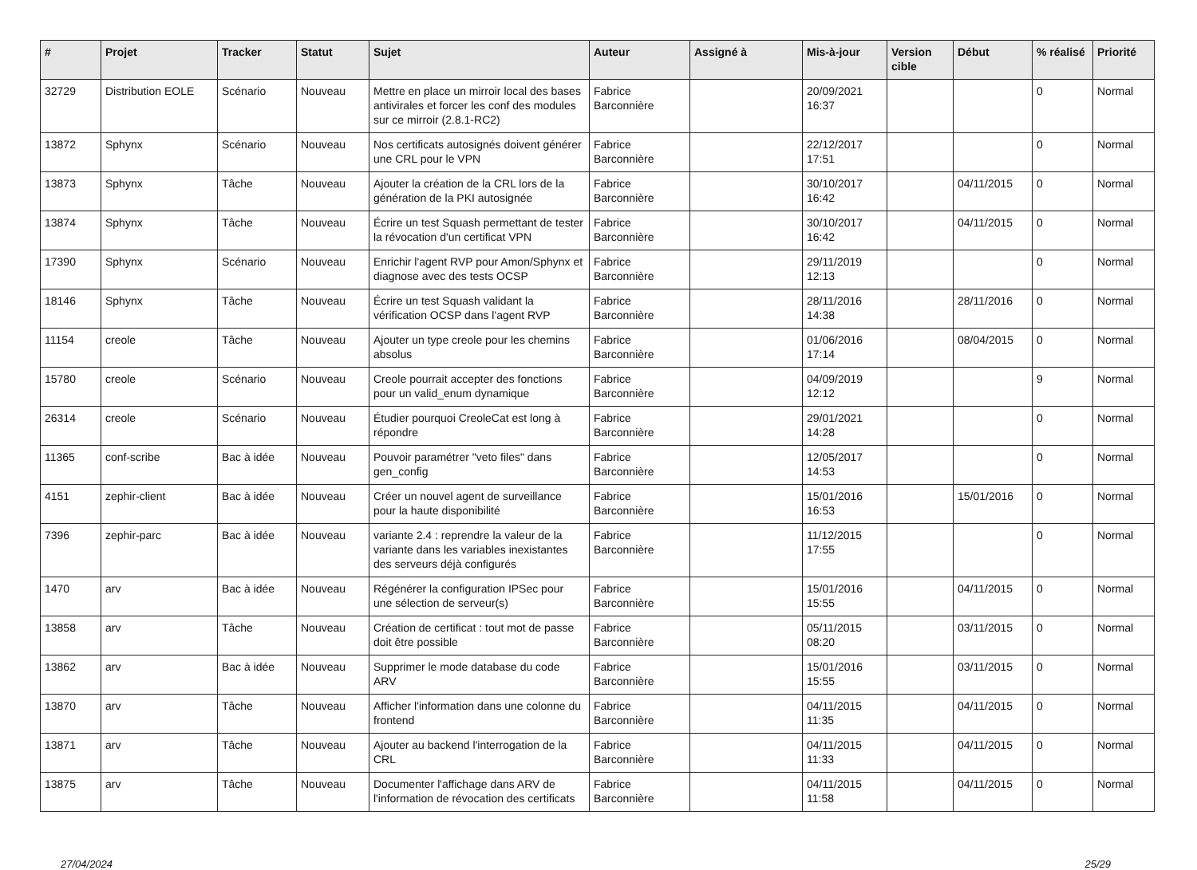| # | Projet | Tracker | Statut | Sujet | Auteur | Assigné à | Mis-à-jour | Version cible | Début | % réalisé | Priorité |
| --- | --- | --- | --- | --- | --- | --- | --- | --- | --- | --- | --- |
| 32729 | Distribution EOLE | Scénario | Nouveau | Mettre en place un mirroir local des bases antivirales et forcer les conf des modules sur ce mirroir (2.8.1-RC2) | Fabrice Barconnière | | 20/09/2021 16:37 | | | 0 | Normal |
| 13872 | Sphynx | Scénario | Nouveau | Nos certificats autosignés doivent générer une CRL pour le VPN | Fabrice Barconnière | | 22/12/2017 17:51 | | | 0 | Normal |
| 13873 | Sphynx | Tâche | Nouveau | Ajouter la création de la CRL lors de la génération de la PKI autosignée | Fabrice Barconnière | | 30/10/2017 16:42 | | 04/11/2015 | 0 | Normal |
| 13874 | Sphynx | Tâche | Nouveau | Écrire un test Squash permettant de tester la révocation d'un certificat VPN | Fabrice Barconnière | | 30/10/2017 16:42 | | 04/11/2015 | 0 | Normal |
| 17390 | Sphynx | Scénario | Nouveau | Enrichir l'agent RVP pour Amon/Sphynx et diagnose avec des tests OCSP | Fabrice Barconnière | | 29/11/2019 12:13 | | | 0 | Normal |
| 18146 | Sphynx | Tâche | Nouveau | Écrire un test Squash validant la vérification OCSP dans l'agent RVP | Fabrice Barconnière | | 28/11/2016 14:38 | | 28/11/2016 | 0 | Normal |
| 11154 | creole | Tâche | Nouveau | Ajouter un type creole pour les chemins absolus | Fabrice Barconnière | | 01/06/2016 17:14 | | 08/04/2015 | 0 | Normal |
| 15780 | creole | Scénario | Nouveau | Creole pourrait accepter des fonctions pour un valid_enum dynamique | Fabrice Barconnière | | 04/09/2019 12:12 | | | 9 | Normal |
| 26314 | creole | Scénario | Nouveau | Étudier pourquoi CreoleCat est long à répondre | Fabrice Barconnière | | 29/01/2021 14:28 | | | 0 | Normal |
| 11365 | conf-scribe | Bac à idée | Nouveau | Pouvoir paramétrer "veto files" dans gen_config | Fabrice Barconnière | | 12/05/2017 14:53 | | | 0 | Normal |
| 4151 | zephir-client | Bac à idée | Nouveau | Créer un nouvel agent de surveillance pour la haute disponibilité | Fabrice Barconnière | | 15/01/2016 16:53 | | 15/01/2016 | 0 | Normal |
| 7396 | zephir-parc | Bac à idée | Nouveau | variante 2.4 : reprendre la valeur de la variante dans les variables inexistantes des serveurs déjà configurés | Fabrice Barconnière | | 11/12/2015 17:55 | | | 0 | Normal |
| 1470 | arv | Bac à idée | Nouveau | Régénérer la configuration IPSec pour une sélection de serveur(s) | Fabrice Barconnière | | 15/01/2016 15:55 | | 04/11/2015 | 0 | Normal |
| 13858 | arv | Tâche | Nouveau | Création de certificat : tout mot de passe doit être possible | Fabrice Barconnière | | 05/11/2015 08:20 | | 03/11/2015 | 0 | Normal |
| 13862 | arv | Bac à idée | Nouveau | Supprimer le mode database du code ARV | Fabrice Barconnière | | 15/01/2016 15:55 | | 03/11/2015 | 0 | Normal |
| 13870 | arv | Tâche | Nouveau | Afficher l'information dans une colonne du frontend | Fabrice Barconnière | | 04/11/2015 11:35 | | 04/11/2015 | 0 | Normal |
| 13871 | arv | Tâche | Nouveau | Ajouter au backend l'interrogation de la CRL | Fabrice Barconnière | | 04/11/2015 11:33 | | 04/11/2015 | 0 | Normal |
| 13875 | arv | Tâche | Nouveau | Documenter l'affichage dans ARV de l'information de révocation des certificats | Fabrice Barconnière | | 04/11/2015 11:58 | | 04/11/2015 | 0 | Normal |
27/04/2024 25/29